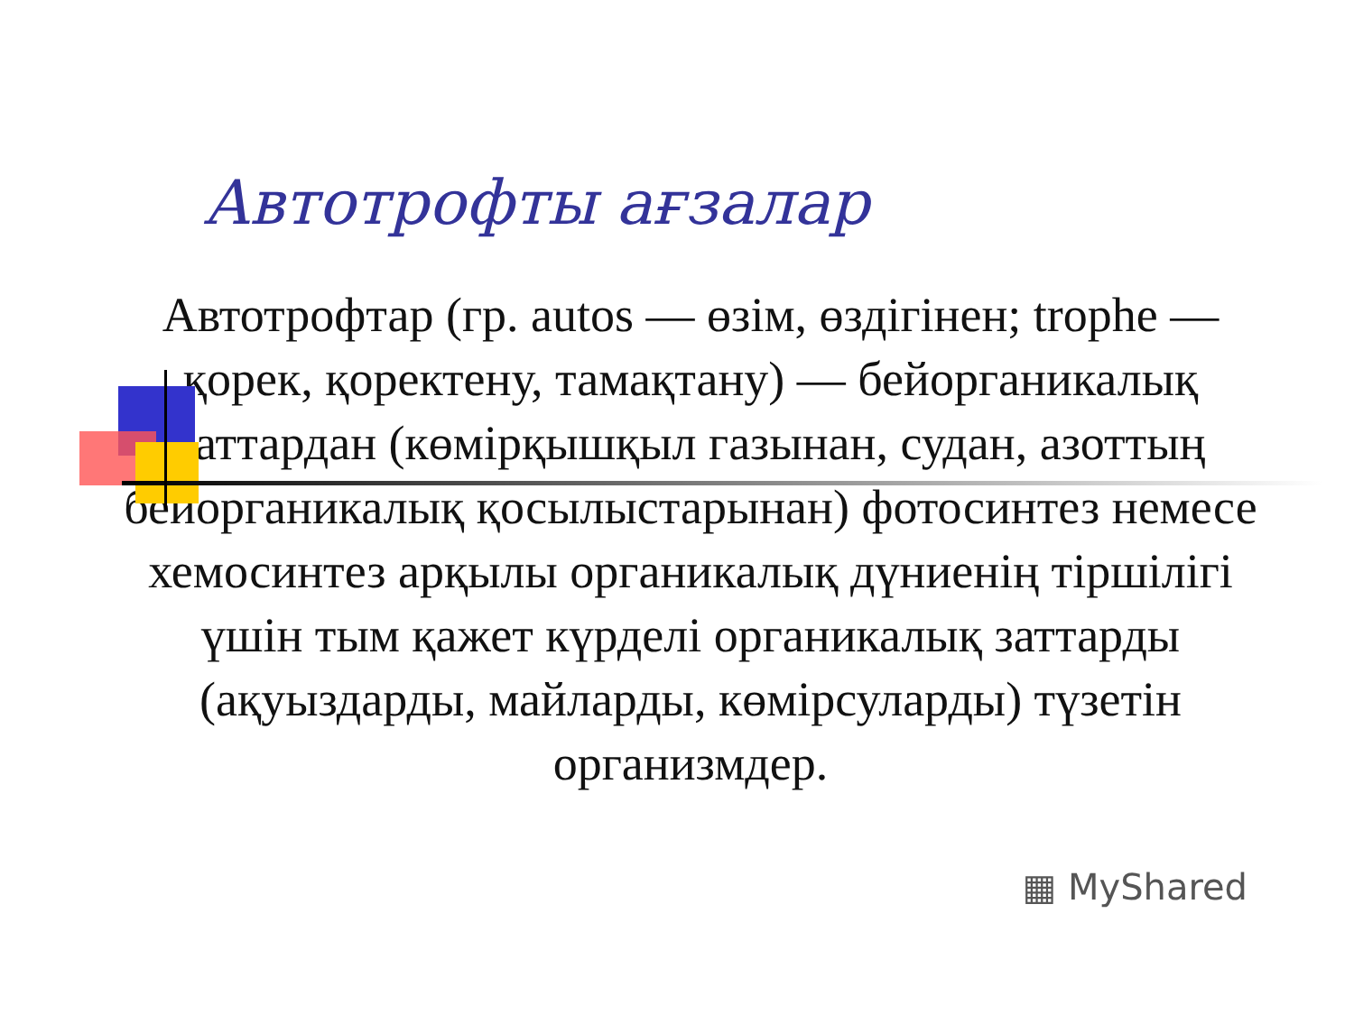Автотрофты ағзалар
Автотрофтар (гр. autos — өзім, өздігінен; trophe — қорек, қоректену, тамақтану) — бейорганикалық заттардан (көмірқышқыл газынан, судан, азоттың бейорганикалық қосылыстарынан) фотосинтез немесе хемосинтез арқылы органикалық дүниенің тіршілігі үшін тым қажет күрделі органикалық заттарды (ақуыздарды, майларды, көмірсуларды) түзетін организмдер.
▦ MyShared